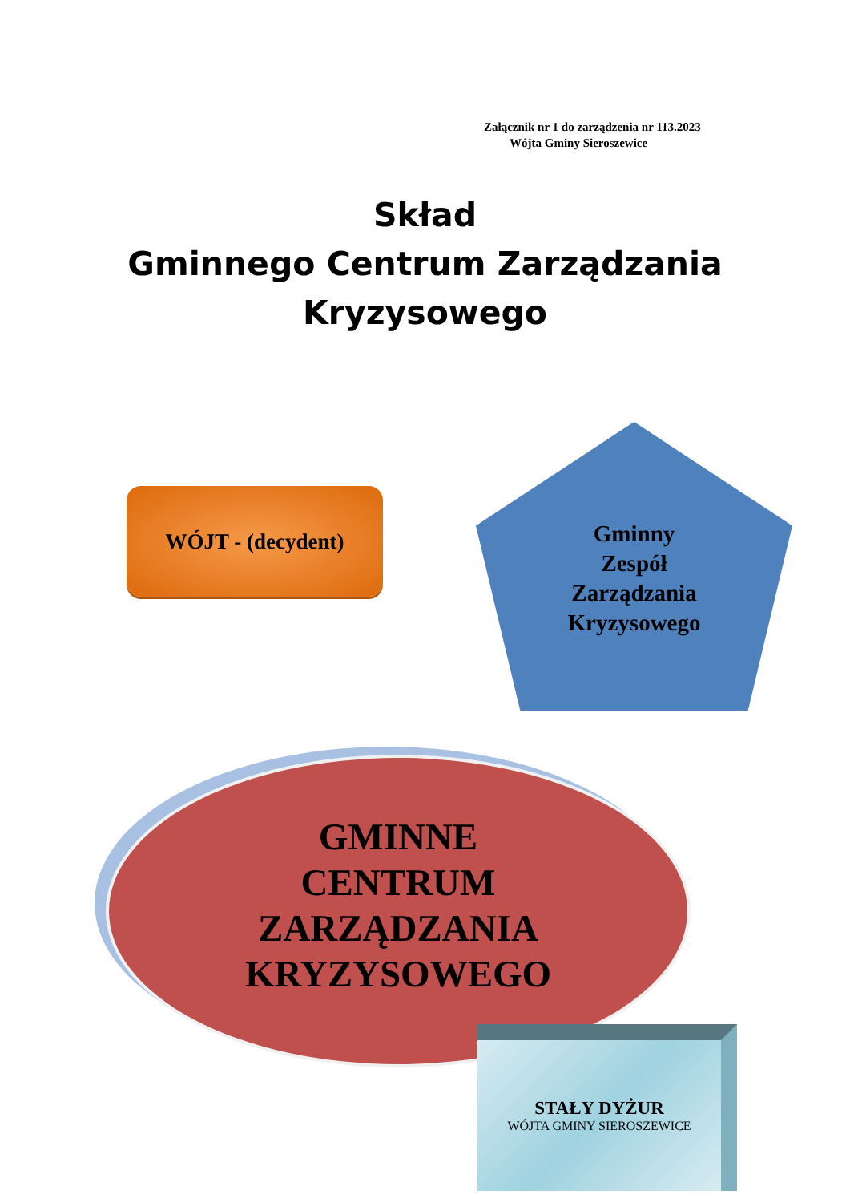Załącznik nr 1 do zarządzenia nr 113.2023
Wójta Gminy Sieroszewice
Skład
Gminnego Centrum Zarządzania
Kryzysowego
WÓJT - (decydent)
Gminny
Zespół
Zarządzania
Kryzysowego
GMINNE
CENTRUM
ZARZĄDZANIA
KRYZYSOWEGO
STAŁY DYŻUR
WÓJTA GMINY SIEROSZEWICE